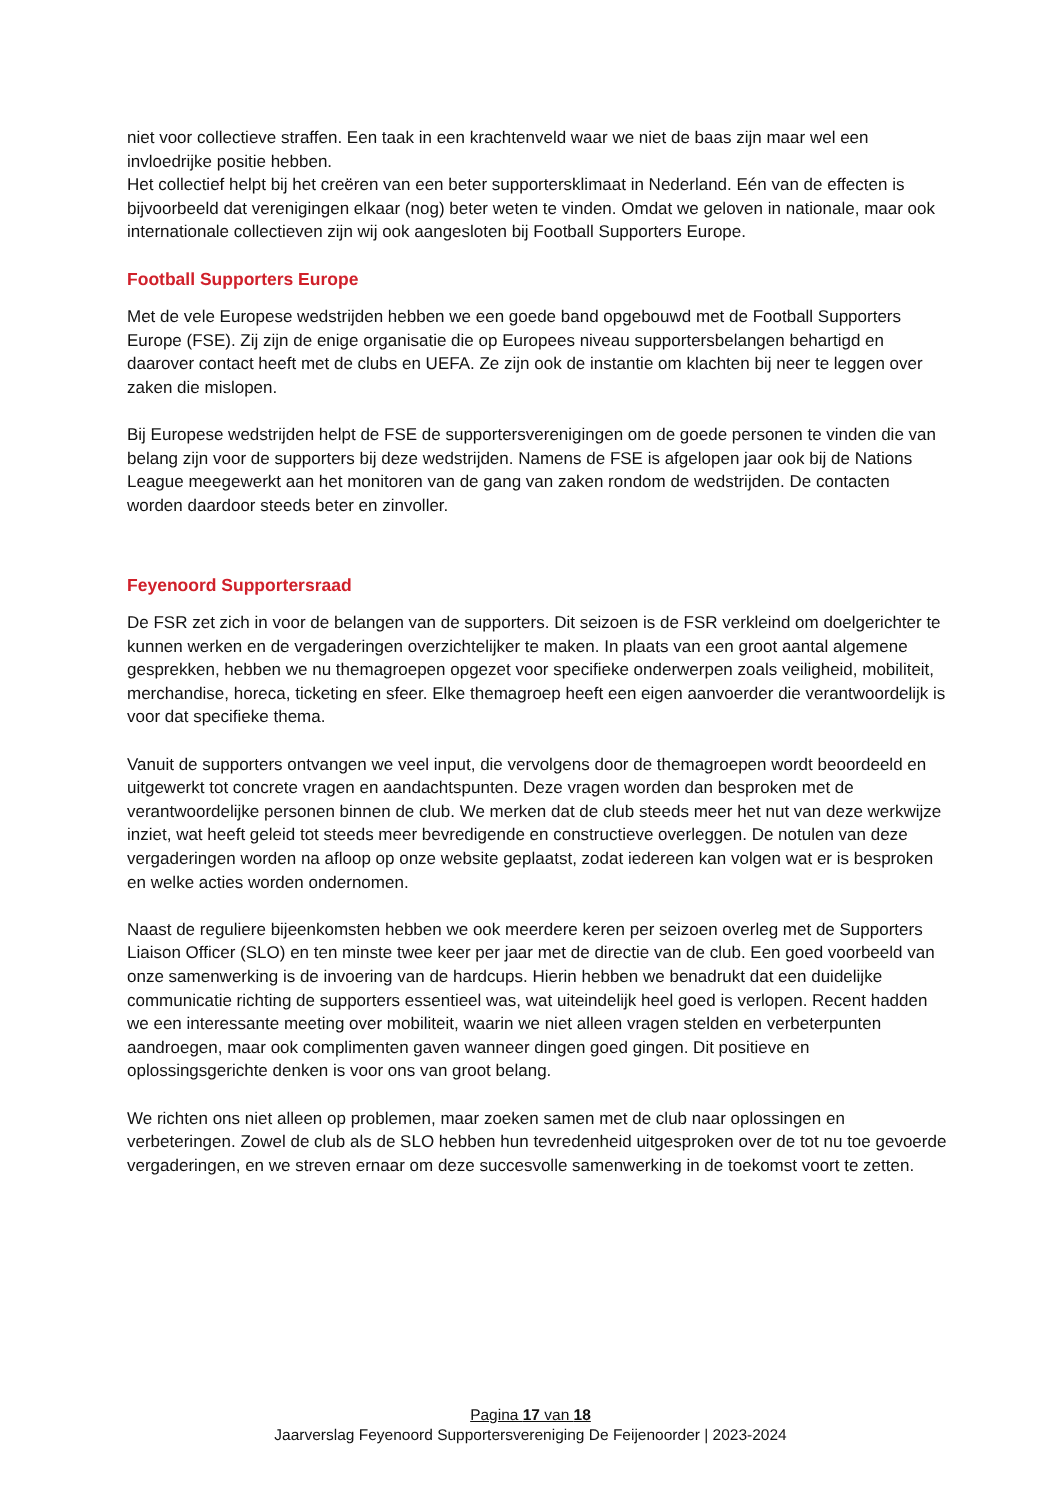niet voor collectieve straffen. Een taak in een krachtenveld waar we niet de baas zijn maar wel een invloedrijke positie hebben.
Het collectief helpt bij het creëren van een beter supportersklimaat in Nederland. Eén van de effecten is bijvoorbeeld dat verenigingen elkaar (nog) beter weten te vinden. Omdat we geloven in nationale, maar ook internationale collectieven zijn wij ook aangesloten bij Football Supporters Europe.
Football Supporters Europe
Met de vele Europese wedstrijden hebben we een goede band opgebouwd met de Football Supporters Europe (FSE). Zij zijn de enige organisatie die op Europees niveau supportersbelangen behartigd en daarover contact heeft met de clubs en UEFA. Ze zijn ook de instantie om klachten bij neer te leggen over zaken die mislopen.
Bij Europese wedstrijden helpt de FSE de supportersverenigingen om de goede personen te vinden die van belang zijn voor de supporters bij deze wedstrijden. Namens de FSE is afgelopen jaar ook bij de Nations League meegewerkt aan het monitoren van de gang van zaken rondom de wedstrijden. De contacten worden daardoor steeds beter en zinvoller.
Feyenoord Supportersraad
De FSR zet zich in voor de belangen van de supporters. Dit seizoen is de FSR verkleind om doelgerichter te kunnen werken en de vergaderingen overzichtelijker te maken. In plaats van een groot aantal algemene gesprekken, hebben we nu themagroepen opgezet voor specifieke onderwerpen zoals veiligheid, mobiliteit, merchandise, horeca, ticketing en sfeer. Elke themagroep heeft een eigen aanvoerder die verantwoordelijk is voor dat specifieke thema.
Vanuit de supporters ontvangen we veel input, die vervolgens door de themagroepen wordt beoordeeld en uitgewerkt tot concrete vragen en aandachtspunten. Deze vragen worden dan besproken met de verantwoordelijke personen binnen de club. We merken dat de club steeds meer het nut van deze werkwijze inziet, wat heeft geleid tot steeds meer bevredigende en constructieve overleggen. De notulen van deze vergaderingen worden na afloop op onze website geplaatst, zodat iedereen kan volgen wat er is besproken en welke acties worden ondernomen.
Naast de reguliere bijeenkomsten hebben we ook meerdere keren per seizoen overleg met de Supporters Liaison Officer (SLO) en ten minste twee keer per jaar met de directie van de club. Een goed voorbeeld van onze samenwerking is de invoering van de hardcups. Hierin hebben we benadrukt dat een duidelijke communicatie richting de supporters essentieel was, wat uiteindelijk heel goed is verlopen. Recent hadden we een interessante meeting over mobiliteit, waarin we niet alleen vragen stelden en verbeterpunten aandroegen, maar ook complimenten gaven wanneer dingen goed gingen. Dit positieve en oplossingsgerichte denken is voor ons van groot belang.
We richten ons niet alleen op problemen, maar zoeken samen met de club naar oplossingen en verbeteringen. Zowel de club als de SLO hebben hun tevredenheid uitgesproken over de tot nu toe gevoerde vergaderingen, en we streven ernaar om deze succesvolle samenwerking in de toekomst voort te zetten.
Pagina 17 van 18
Jaarverslag Feyenoord Supportersvereniging De Feijenoorder | 2023-2024